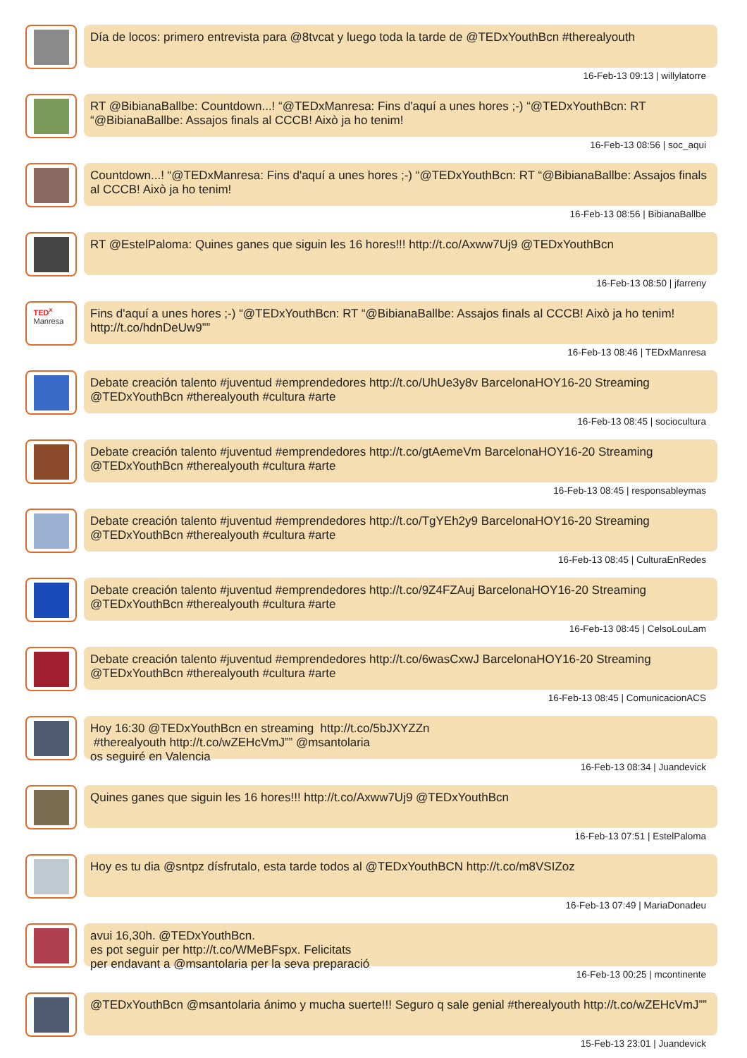Día de locos: primero entrevista para @8tvcat y luego toda la tarde de @TEDxYouthBcn #therealyouth
16-Feb-13 09:13 | willylatorre
RT @BibianaBallbe: Countdown...! “@TEDxManresa: Fins d'aquí a unes hores ;-) “@TEDxYouthBcn: RT “@BibianaBallbe: Assajos finals al CCCB! Això ja ho tenim!
16-Feb-13 08:56 | soc_aqui
Countdown...! “@TEDxManresa: Fins d'aquí a unes hores ;-) “@TEDxYouthBcn: RT “@BibianaBallbe: Assajos finals al CCCB! Això ja ho tenim!
16-Feb-13 08:56 | BibianaBallbe
RT @EstelPaloma: Quines ganes que siguin les 16 hores!!! http://t.co/Axww7Uj9 @TEDxYouthBcn
16-Feb-13 08:50 | jfarreny
TED<sup>x</sup>
Manresa
Fins d'aquí a unes hores ;-) “@TEDxYouthBcn: RT “@BibianaBallbe: Assajos finals al CCCB! Això ja ho tenim! http://t.co/hdnDeUw9””
16-Feb-13 08:46 | TEDxManresa
Debate creación talento #juventud #emprendedores http://t.co/UhUe3y8v BarcelonaHOY16-20 Streaming @TEDxYouthBcn #therealyouth #cultura #arte
16-Feb-13 08:45 | sociocultura
Debate creación talento #juventud #emprendedores http://t.co/gtAemeVm BarcelonaHOY16-20 Streaming @TEDxYouthBcn #therealyouth #cultura #arte
16-Feb-13 08:45 | responsableymas
Debate creación talento #juventud #emprendedores http://t.co/TgYEh2y9 BarcelonaHOY16-20 Streaming @TEDxYouthBcn #therealyouth #cultura #arte
16-Feb-13 08:45 | CulturaEnRedes
Debate creación talento #juventud #emprendedores http://t.co/9Z4FZAuj BarcelonaHOY16-20 Streaming @TEDxYouthBcn #therealyouth #cultura #arte
16-Feb-13 08:45 | CelsoLouLam
Debate creación talento #juventud #emprendedores http://t.co/6wasCxwJ BarcelonaHOY16-20 Streaming @TEDxYouthBcn #therealyouth #cultura #arte
16-Feb-13 08:45 | ComunicacionACS
Hoy 16:30 @TEDxYouthBcn en streaming http://t.co/5bJXYZZn
#therealyouth http://t.co/wZEHcVmJ”” @msantolaria
os seguiré en Valencia
16-Feb-13 08:34 | Juandevick
Quines ganes que siguin les 16 hores!!! http://t.co/Axww7Uj9 @TEDxYouthBcn
16-Feb-13 07:51 | EstelPaloma
Hoy es tu dia @sntpz dísfrutalo, esta tarde todos al @TEDxYouthBCN http://t.co/m8VSIZoz
16-Feb-13 07:49 | MariaDonadeu
avui 16,30h. @TEDxYouthBcn.
es pot seguir per http://t.co/WMeBFspx. Felicitats
per endavant a @msantolaria per la seva preparació
16-Feb-13 00:25 | mcontinente
@TEDxYouthBcn @msantolaria ánimo y mucha suerte!!! Seguro q sale genial #therealyouth http://t.co/wZEHcVmJ””
15-Feb-13 23:01 | Juandevick